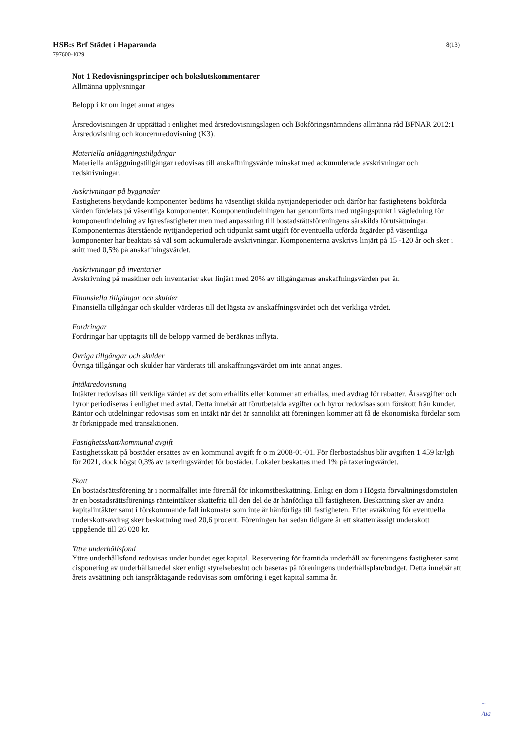HSB:s Brf Städet i Haparanda 8(13)
797600-1029
Not 1 Redovisningsprinciper och bokslutskommentarer
Allmänna upplysningar
Belopp i kr om inget annat anges
Årsredovisningen är upprättad i enlighet med årsredovisningslagen och Bokföringsnämndens allmänna råd BFNAR 2012:1 Årsredovisning och koncernredovisning (K3).
Materiella anläggningstillgångar
Materiella anläggningstillgångar redovisas till anskaffningsvärde minskat med ackumulerade avskrivningar och nedskrivningar.
Avskrivningar på byggnader
Fastighetens betydande komponenter bedöms ha väsentligt skilda nyttjandeperioder och därför har fastighetens bokförda värden fördelats på väsentliga komponenter. Komponentindelningen har genomförts med utgångspunkt i vägledning för komponentindelning av hyresfastigheter men med anpassning till bostadsrättsföreningens särskilda förutsättningar. Komponenternas återstående nyttjandeperiod och tidpunkt samt utgift för eventuella utförda åtgärder på väsentliga komponenter har beaktats så väl som ackumulerade avskrivningar. Komponenterna avskrivs linjärt på 15 -120 år och sker i snitt med 0,5% på anskaffningsvärdet.
Avskrivningar på inventarier
Avskrivning på maskiner och inventarier sker linjärt med 20% av tillgångarnas anskaffningsvärden per år.
Finansiella tillgångar och skulder
Finansiella tillgångar och skulder värderas till det lägsta av anskaffningsvärdet och det verkliga värdet.
Fordringar
Fordringar har upptagits till de belopp varmed de beräknas inflyta.
Övriga tillgångar och skulder
Övriga tillgångar och skulder har värderats till anskaffningsvärdet om inte annat anges.
Intäktredovisning
Intäkter redovisas till verkliga värdet av det som erhållits eller kommer att erhållas, med avdrag för rabatter. Årsavgifter och hyror periodiseras i enlighet med avtal. Detta innebär att förutbetalda avgifter och hyror redovisas som förskott från kunder. Räntor och utdelningar redovisas som en intäkt när det är sannolikt att föreningen kommer att få de ekonomiska fördelar som är förknippade med transaktionen.
Fastighetsskatt/kommunal avgift
Fastighetsskatt på bostäder ersattes av en kommunal avgift fr o m 2008-01-01. För flerbostadshus blir avgiften 1 459 kr/lgh för 2021, dock högst 0,3% av taxeringsvärdet för bostäder. Lokaler beskattas med 1% på taxeringsvärdet.
Skatt
En bostadsrättsförening är i normalfallet inte föremål för inkomstbeskattning. Enligt en dom i Högsta förvaltningsdomstolen är en bostadsrättsförenings ränteintäkter skattefria till den del de är hänförliga till fastigheten. Beskattning sker av andra kapitalintäkter samt i förekommande fall inkomster som inte är hänförliga till fastigheten. Efter avräkning för eventuella underskottsavdrag sker beskattning med 20,6 procent. Föreningen har sedan tidigare år ett skattemässigt underskott uppgående till 26 020 kr.
Yttre underhållsfond
Yttre underhållsfond redovisas under bundet eget kapital. Reservering för framtida underhåll av föreningens fastigheter samt disponering av underhållsmedel sker enligt styrelsebeslut och baseras på föreningens underhållsplan/budget. Detta innebär att årets avsättning och ianspråktagande redovisas som omföring i eget kapital samma år.
~
/ua